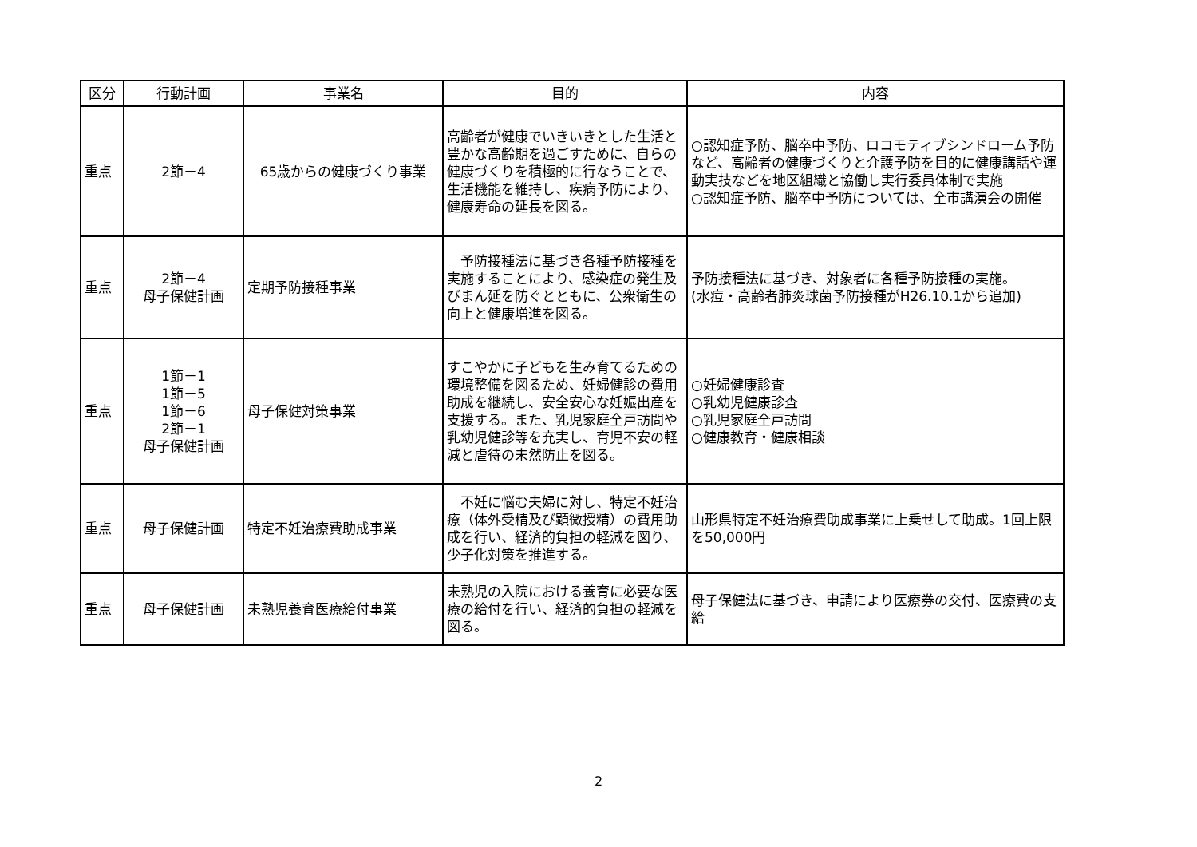| 区分 | 行動計画 | 事業名 | 目的 | 内容 |
| --- | --- | --- | --- | --- |
| 重点 | 2節－4 | 65歳からの健康づくり事業 | 高齢者が健康でいきいきとした生活と豊かな高齢期を過ごすために、自らの健康づくりを積極的に行なうことで、生活機能を維持し、疾病予防により、健康寿命の延長を図る。 | ○認知症予防、脳卒中予防、ロコモティブシンドローム予防など、高齢者の健康づくりと介護予防を目的に健康講話や運動実技などを地区組織と協働し実行委員体制で実施 ○認知症予防、脳卒中予防については、全市講演会の開催 |
| 重点 | 2節－4 母子保健計画 | 定期予防接種事業 | 予防接種法に基づき各種予防接種を実施することにより、感染症の発生及びまん延を防ぐとともに、公衆衛生の向上と健康増進を図る。 | 予防接種法に基づき、対象者に各種予防接種の実施。 (水痘・高齢者肺炎球菌予防接種がH26.10.1から追加) |
| 重点 | 1節－1 1節－5 1節－6 2節－1 母子保健計画 | 母子保健対策事業 | すこやかに子どもを生み育てるための環境整備を図るため、妊婦健診の費用助成を継続し、安全安心な妊娠出産を支援する。また、乳児家庭全戸訪問や乳幼児健診等を充実し、育児不安の軽減と虐待の未然防止を図る。 | ○妊婦健康診査 ○乳幼児健康診査 ○乳児家庭全戸訪問 ○健康教育・健康相談 |
| 重点 | 母子保健計画 | 特定不妊治療費助成事業 | 不妊に悩む夫婦に対し、特定不妊治療（体外受精及び顕微授精）の費用助成を行い、経済的負担の軽減を図り、少子化対策を推進する。 | 山形県特定不妊治療費助成事業に上乗せして助成。1回上限を50,000円 |
| 重点 | 母子保健計画 | 未熟児養育医療給付事業 | 未熟児の入院における養育に必要な医療の給付を行い、経済的負担の軽減を図る。 | 母子保健法に基づき、申請により医療券の交付、医療費の支給 |
2